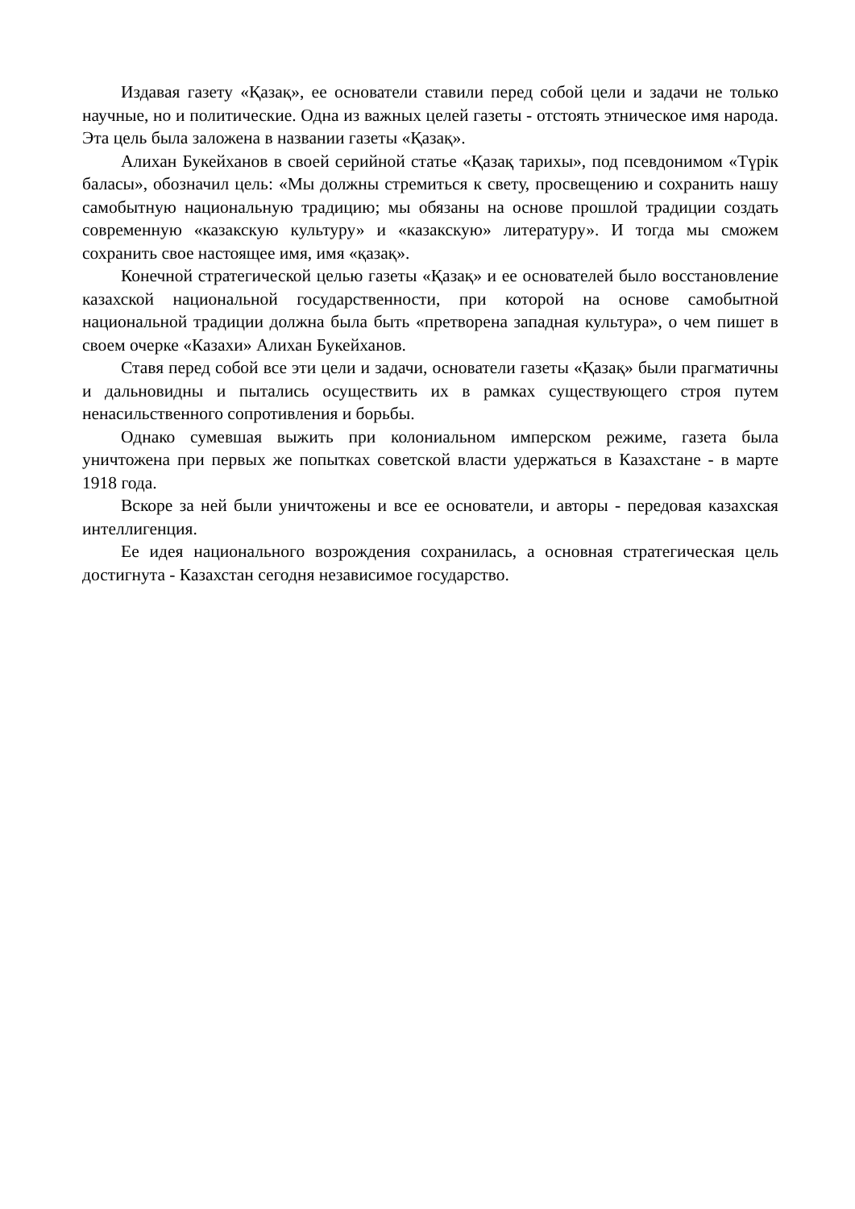Издавая газету «Қазақ», ее основатели ставили перед собой цели и задачи не только научные, но и политические. Одна из важных целей газеты - отстоять этническое имя народа. Эта цель была заложена в названии газеты «Қазақ».
Алихан Букейханов в своей серийной статье «Қазақ тарихы», под псевдонимом «Түрік баласы», обозначил цель: «Мы должны стремиться к свету, просвещению и сохранить нашу самобытную национальную традицию; мы обязаны на основе прошлой традиции создать современную «казакскую культуру» и «казакскую» литературу». И тогда мы сможем сохранить свое настоящее имя, имя «қазақ».
Конечной стратегической целью газеты «Қазақ» и ее основателей было восстановление казахской национальной государственности, при которой на основе самобытной национальной традиции должна была быть «претворена западная культура», о чем пишет в своем очерке «Казахи» Алихан Букейханов.
Ставя перед собой все эти цели и задачи, основатели газеты «Қазақ» были прагматичны и дальновидны и пытались осуществить их в рамках существующего строя путем ненасильственного сопротивления и борьбы.
Однако сумевшая выжить при колониальном имперском режиме, газета была уничтожена при первых же попытках советской власти удержаться в Казахстане - в марте 1918 года.
Вскоре за ней были уничтожены и все ее основатели, и авторы - передовая казахская интеллигенция.
Ее идея национального возрождения сохранилась, а основная стратегическая цель достигнута - Казахстан сегодня независимое государство.